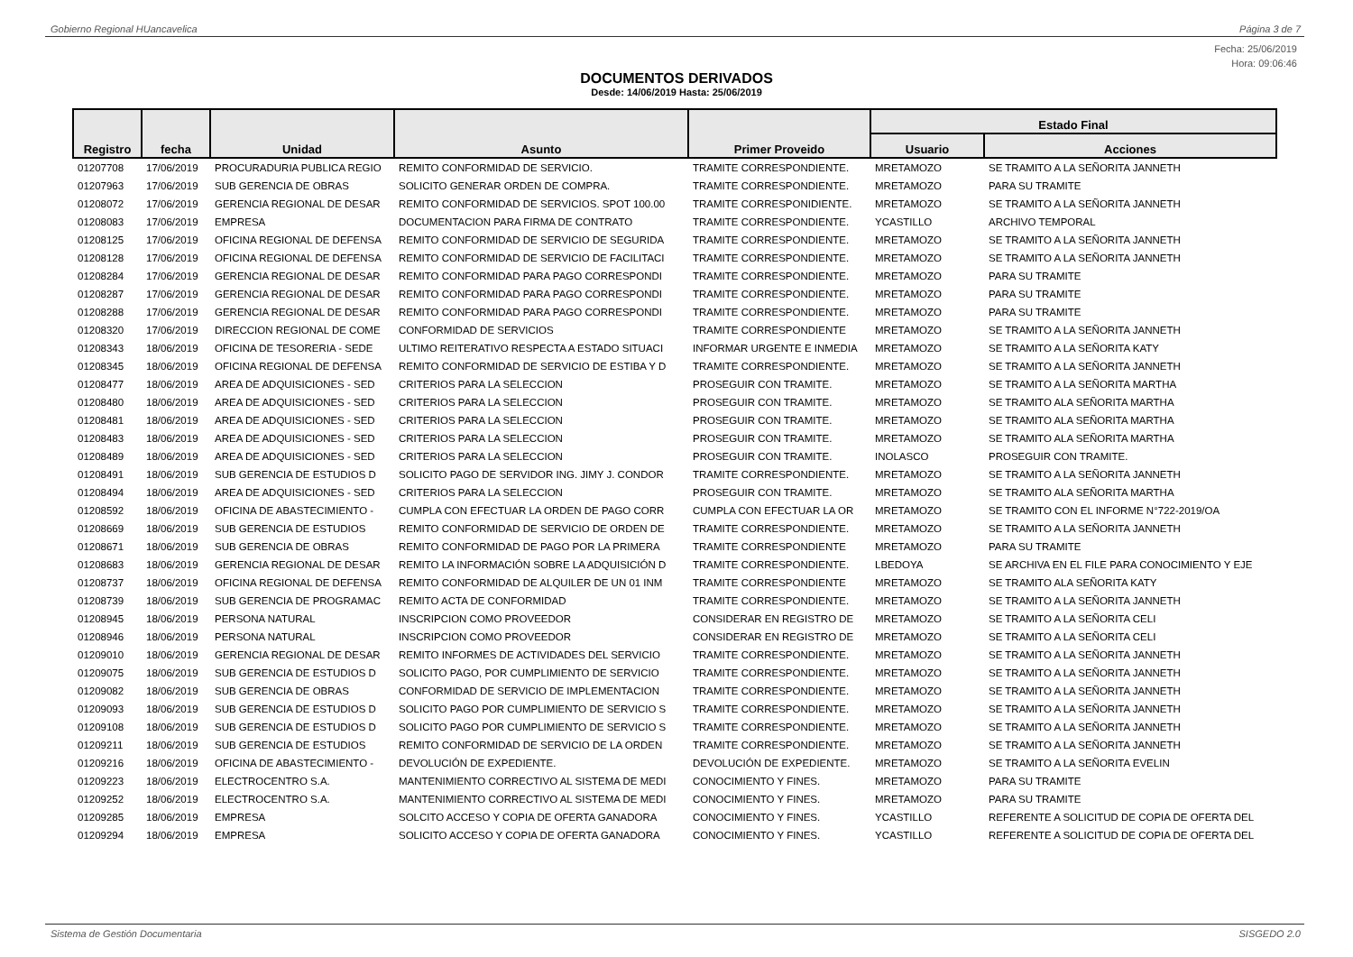Gobierno Regional HUancavelica Página 3 de 7
Fecha: 25/06/2019
Hora: 09:06:46
DOCUMENTOS DERIVADOS
Desde: 14/06/2019 Hasta: 25/06/2019
| Registro | fecha | Unidad | Asunto | Primer Proveido | Estado Final | |
| --- | --- | --- | --- | --- | --- | --- |
| | | | | | Usuario | Acciones |
| 01207708 | 17/06/2019 | PROCURADURIA PUBLICA REGIO | REMITO CONFORMIDAD DE SERVICIO. | TRAMITE CORRESPONDIENTE. | MRETAMOZO | SE TRAMITO A LA SEÑORITA JANNETH |
| 01207963 | 17/06/2019 | SUB GERENCIA DE OBRAS | SOLICITO GENERAR ORDEN DE COMPRA. | TRAMITE CORRESPONDIENTE. | MRETAMOZO | PARA SU TRAMITE |
| 01208072 | 17/06/2019 | GERENCIA REGIONAL DE DESAR | REMITO CONFORMIDAD DE SERVICIOS. SPOT 100.00 | TRAMITE CORRESPONIDIENTE. | MRETAMOZO | SE TRAMITO A LA SEÑORITA JANNETH |
| 01208083 | 17/06/2019 | EMPRESA | DOCUMENTACION PARA FIRMA DE CONTRATO | TRAMITE CORRESPONDIENTE. | YCASTILLO | ARCHIVO TEMPORAL |
| 01208125 | 17/06/2019 | OFICINA REGIONAL DE DEFENSA | REMITO CONFORMIDAD DE SERVICIO DE SEGURIDA | TRAMITE CORRESPONDIENTE. | MRETAMOZO | SE TRAMITO A LA SEÑORITA JANNETH |
| 01208128 | 17/06/2019 | OFICINA REGIONAL DE DEFENSA | REMITO CONFORMIDAD DE SERVICIO DE FACILITACI | TRAMITE CORRESPONDIENTE. | MRETAMOZO | SE TRAMITO A LA SEÑORITA JANNETH |
| 01208284 | 17/06/2019 | GERENCIA REGIONAL DE DESAR | REMITO CONFORMIDAD PARA PAGO CORRESPONDI | TRAMITE CORRESPONDIENTE. | MRETAMOZO | PARA SU TRAMITE |
| 01208287 | 17/06/2019 | GERENCIA REGIONAL DE DESAR | REMITO CONFORMIDAD PARA PAGO CORRESPONDI | TRAMITE CORRESPONDIENTE. | MRETAMOZO | PARA SU TRAMITE |
| 01208288 | 17/06/2019 | GERENCIA REGIONAL DE DESAR | REMITO CONFORMIDAD PARA PAGO CORRESPONDI | TRAMITE CORRESPONDIENTE. | MRETAMOZO | PARA SU TRAMITE |
| 01208320 | 17/06/2019 | DIRECCION REGIONAL DE COME | CONFORMIDAD DE SERVICIOS | TRAMITE CORRESPONDIENTE | MRETAMOZO | SE TRAMITO A LA SEÑORITA JANNETH |
| 01208343 | 18/06/2019 | OFICINA DE TESORERIA - SEDE | ULTIMO REITERATIVO RESPECTA A ESTADO SITUACI | INFORMAR URGENTE E INMEDIA | MRETAMOZO | SE TRAMITO A LA SEÑORITA KATY |
| 01208345 | 18/06/2019 | OFICINA REGIONAL DE DEFENSA | REMITO CONFORMIDAD DE SERVICIO DE ESTIBA Y D | TRAMITE CORRESPONDIENTE. | MRETAMOZO | SE TRAMITO A LA SEÑORITA JANNETH |
| 01208477 | 18/06/2019 | AREA DE ADQUISICIONES - SED | CRITERIOS PARA LA SELECCION | PROSEGUIR CON TRAMITE. | MRETAMOZO | SE TRAMITO A LA SEÑORITA MARTHA |
| 01208480 | 18/06/2019 | AREA DE ADQUISICIONES - SED | CRITERIOS PARA LA SELECCION | PROSEGUIR CON TRAMITE. | MRETAMOZO | SE TRAMITO ALA SEÑORITA MARTHA |
| 01208481 | 18/06/2019 | AREA DE ADQUISICIONES - SED | CRITERIOS PARA LA SELECCION | PROSEGUIR CON TRAMITE. | MRETAMOZO | SE TRAMITO ALA SEÑORITA MARTHA |
| 01208483 | 18/06/2019 | AREA DE ADQUISICIONES - SED | CRITERIOS PARA LA SELECCION | PROSEGUIR CON TRAMITE. | MRETAMOZO | SE TRAMITO ALA SEÑORITA MARTHA |
| 01208489 | 18/06/2019 | AREA DE ADQUISICIONES - SED | CRITERIOS PARA LA SELECCION | PROSEGUIR CON TRAMITE. | INOLASCO | PROSEGUIR CON TRAMITE. |
| 01208491 | 18/06/2019 | SUB GERENCIA DE ESTUDIOS D | SOLICITO PAGO DE SERVIDOR ING. JIMY J. CONDOR | TRAMITE CORRESPONDIENTE. | MRETAMOZO | SE TRAMITO A LA SEÑORITA JANNETH |
| 01208494 | 18/06/2019 | AREA DE ADQUISICIONES - SED | CRITERIOS PARA LA SELECCION | PROSEGUIR CON TRAMITE. | MRETAMOZO | SE TRAMITO ALA SEÑORITA MARTHA |
| 01208592 | 18/06/2019 | OFICINA DE ABASTECIMIENTO - | CUMPLA CON EFECTUAR LA ORDEN DE PAGO CORR | CUMPLA CON EFECTUAR LA OR | MRETAMOZO | SE TRAMITO CON EL INFORME N°722-2019/OA |
| 01208669 | 18/06/2019 | SUB GERENCIA DE ESTUDIOS | REMITO CONFORMIDAD DE SERVICIO DE ORDEN DE | TRAMITE CORRESPONDIENTE. | MRETAMOZO | SE TRAMITO A LA SEÑORITA JANNETH |
| 01208671 | 18/06/2019 | SUB GERENCIA DE OBRAS | REMITO CONFORMIDAD DE PAGO POR LA PRIMERA | TRAMITE CORRESPONDIENTE | MRETAMOZO | PARA SU TRAMITE |
| 01208683 | 18/06/2019 | GERENCIA REGIONAL DE DESAR | REMITO LA INFORMACIÓN SOBRE LA ADQUISICIÓN D | TRAMITE CORRESPONDIENTE. | LBEDOYA | SE ARCHIVA EN EL FILE PARA CONOCIMIENTO Y EJE |
| 01208737 | 18/06/2019 | OFICINA REGIONAL DE DEFENSA | REMITO CONFORMIDAD DE ALQUILER DE UN 01 INM | TRAMITE CORRESPONDIENTE | MRETAMOZO | SE TRAMITO ALA SEÑORITA KATY |
| 01208739 | 18/06/2019 | SUB GERENCIA DE PROGRAMAC | REMITO ACTA DE CONFORMIDAD | TRAMITE CORRESPONDIENTE. | MRETAMOZO | SE TRAMITO A LA SEÑORITA JANNETH |
| 01208945 | 18/06/2019 | PERSONA NATURAL | INSCRIPCION COMO PROVEEDOR | CONSIDERAR EN REGISTRO DE | MRETAMOZO | SE TRAMITO A LA SEÑORITA CELI |
| 01208946 | 18/06/2019 | PERSONA NATURAL | INSCRIPCION COMO PROVEEDOR | CONSIDERAR EN REGISTRO DE | MRETAMOZO | SE TRAMITO A LA SEÑORITA CELI |
| 01209010 | 18/06/2019 | GERENCIA REGIONAL DE DESAR | REMITO INFORMES DE ACTIVIDADES DEL SERVICIO | TRAMITE CORRESPONDIENTE. | MRETAMOZO | SE TRAMITO A LA SEÑORITA JANNETH |
| 01209075 | 18/06/2019 | SUB GERENCIA DE ESTUDIOS D | SOLICITO PAGO, POR CUMPLIMIENTO DE SERVICIO | TRAMITE CORRESPONDIENTE. | MRETAMOZO | SE TRAMITO A LA SEÑORITA JANNETH |
| 01209082 | 18/06/2019 | SUB GERENCIA DE OBRAS | CONFORMIDAD DE SERVICIO DE IMPLEMENTACION | TRAMITE CORRESPONDIENTE. | MRETAMOZO | SE TRAMITO A LA SEÑORITA JANNETH |
| 01209093 | 18/06/2019 | SUB GERENCIA DE ESTUDIOS D | SOLICITO PAGO POR CUMPLIMIENTO DE SERVICIO S | TRAMITE CORRESPONDIENTE. | MRETAMOZO | SE TRAMITO A LA SEÑORITA JANNETH |
| 01209108 | 18/06/2019 | SUB GERENCIA DE ESTUDIOS D | SOLICITO PAGO POR CUMPLIMIENTO DE SERVICIO S | TRAMITE CORRESPONDIENTE. | MRETAMOZO | SE TRAMITO A LA SEÑORITA JANNETH |
| 01209211 | 18/06/2019 | SUB GERENCIA DE ESTUDIOS | REMITO CONFORMIDAD DE SERVICIO DE LA ORDEN | TRAMITE CORRESPONDIENTE. | MRETAMOZO | SE TRAMITO A LA SEÑORITA JANNETH |
| 01209216 | 18/06/2019 | OFICINA DE ABASTECIMIENTO - | DEVOLUCIÓN DE EXPEDIENTE. | DEVOLUCIÓN DE EXPEDIENTE. | MRETAMOZO | SE TRAMITO A LA SEÑORITA EVELIN |
| 01209223 | 18/06/2019 | ELECTROCENTRO S.A. | MANTENIMIENTO CORRECTIVO AL SISTEMA DE MEDI | CONOCIMIENTO Y FINES. | MRETAMOZO | PARA SU TRAMITE |
| 01209252 | 18/06/2019 | ELECTROCENTRO S.A. | MANTENIMIENTO CORRECTIVO AL SISTEMA DE MEDI | CONOCIMIENTO Y FINES. | MRETAMOZO | PARA SU TRAMITE |
| 01209285 | 18/06/2019 | EMPRESA | SOLCITO ACCESO Y COPIA DE OFERTA GANADORA | CONOCIMIENTO Y FINES. | YCASTILLO | REFERENTE A SOLICITUD DE COPIA DE OFERTA DEL |
| 01209294 | 18/06/2019 | EMPRESA | SOLICITO ACCESO Y COPIA DE OFERTA GANADORA | CONOCIMIENTO Y FINES. | YCASTILLO | REFERENTE A SOLICITUD DE COPIA DE OFERTA DEL |
Sistema de Gestión Documentaria SISGEDO 2.0